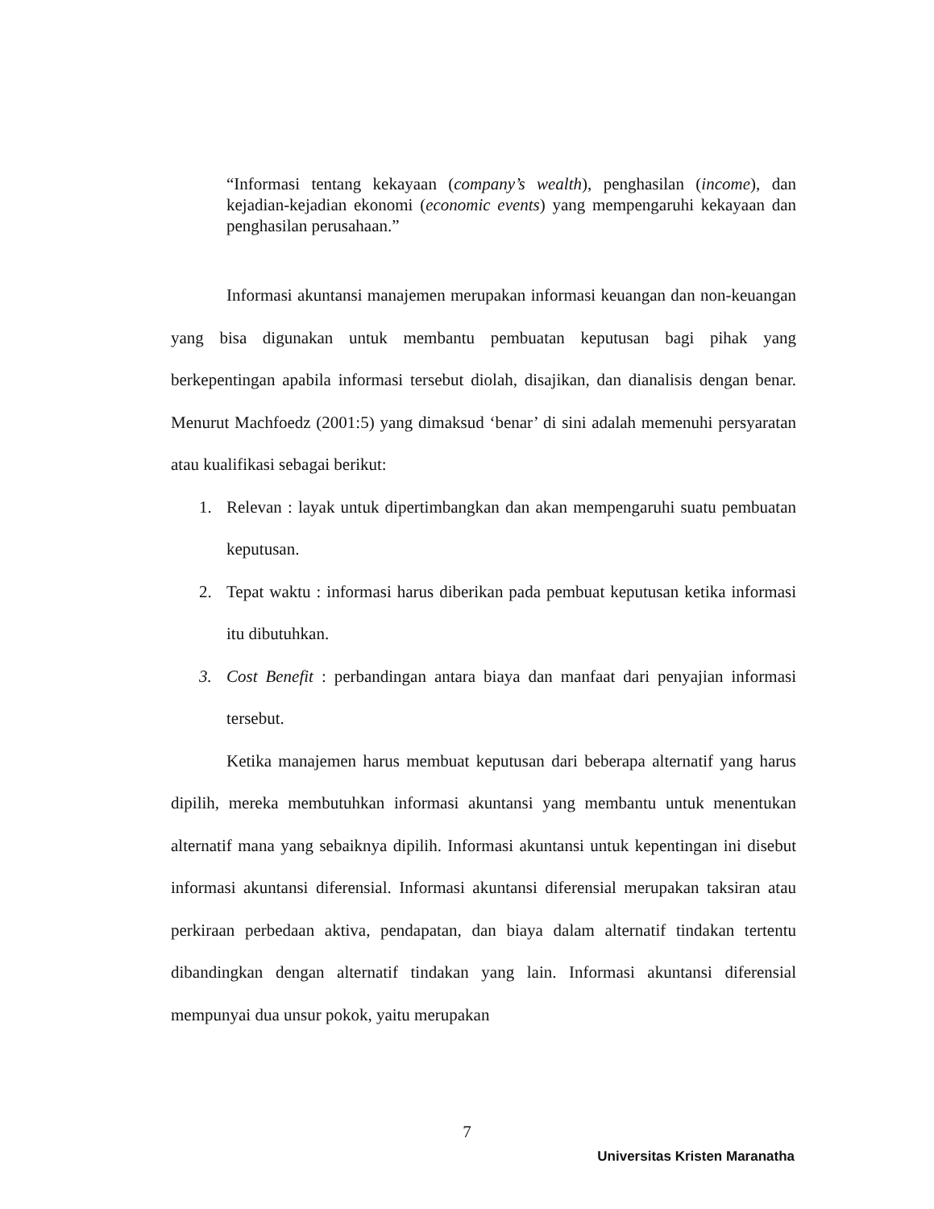“Informasi tentang kekayaan (company’s wealth), penghasilan (income), dan kejadian-kejadian ekonomi (economic events) yang mempengaruhi kekayaan dan penghasilan perusahaan.”
Informasi akuntansi manajemen merupakan informasi keuangan dan non-keuangan yang bisa digunakan untuk membantu pembuatan keputusan bagi pihak yang berkepentingan apabila informasi tersebut diolah, disajikan, dan dianalisis dengan benar. Menurut Machfoedz (2001:5) yang dimaksud ‘benar’ di sini adalah memenuhi persyaratan atau kualifikasi sebagai berikut:
1. Relevan : layak untuk dipertimbangkan dan akan mempengaruhi suatu pembuatan keputusan.
2. Tepat waktu : informasi harus diberikan pada pembuat keputusan ketika informasi itu dibutuhkan.
3. Cost Benefit : perbandingan antara biaya dan manfaat dari penyajian informasi tersebut.
Ketika manajemen harus membuat keputusan dari beberapa alternatif yang harus dipilih, mereka membutuhkan informasi akuntansi yang membantu untuk menentukan alternatif mana yang sebaiknya dipilih. Informasi akuntansi untuk kepentingan ini disebut informasi akuntansi diferensial. Informasi akuntansi diferensial merupakan taksiran atau perkiraan perbedaan aktiva, pendapatan, dan biaya dalam alternatif tindakan tertentu dibandingkan dengan alternatif tindakan yang lain. Informasi akuntansi diferensial mempunyai dua unsur pokok, yaitu merupakan
7
Universitas Kristen Maranatha